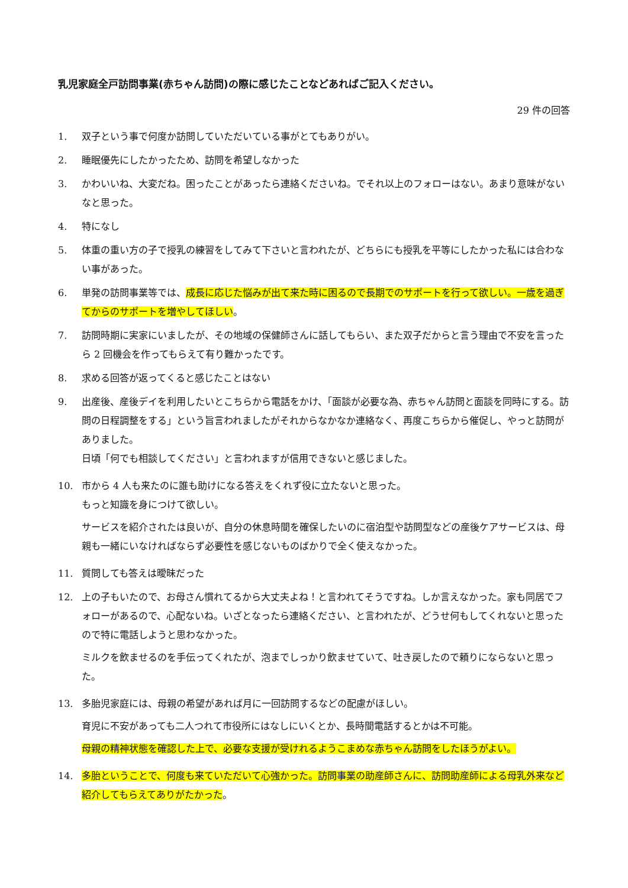乳児家庭全戸訪問事業(赤ちゃん訪問)の際に感じたことなどあればご記入ください。
29 件の回答
1. 双子という事で何度か訪問していただいている事がとてもありがい。
2. 睡眠優先にしたかったため、訪問を希望しなかった
3. かわいいね、大変だね。困ったことがあったら連絡くださいね。でそれ以上のフォローはない。あまり意味がないなと思った。
4. 特になし
5. 体重の重い方の子で授乳の練習をしてみて下さいと言われたが、どちらにも授乳を平等にしたかった私には合わない事があった。
6. 単発の訪問事業等では、成長に応じた悩みが出て来た時に困るので長期でのサポートを行って欲しい。一歳を過ぎてからのサポートを増やしてほしい。
7. 訪問時期に実家にいましたが、その地域の保健師さんに話してもらい、また双子だからと言う理由で不安を言ったら 2 回機会を作ってもらえて有り難かったです。
8. 求める回答が返ってくると感じたことはない
9. 出産後、産後デイを利用したいとこちらから電話をかけ、「面談が必要な為、赤ちゃん訪問と面談を同時にする。訪問の日程調整をする」という旨言われましたがそれからなかなか連絡なく、再度こちらから催促し、やっと訪問がありました。
日頃「何でも相談してください」と言われますが信用できないと感じました。
10. 市から 4 人も来たのに誰も助けになる答えをくれず役に立たないと思った。
もっと知識を身につけて欲しい。
サービスを紹介されたは良いが、自分の休息時間を確保したいのに宿泊型や訪問型などの産後ケアサービスは、母親も一緒にいなければならず必要性を感じないものばかりで全く使えなかった。
11. 質問しても答えは曖昧だった
12. 上の子もいたので、お母さん慣れてるから大丈夫よね！と言われてそうですね。しか言えなかった。家も同居でフォローがあるので、心配ないね。いざとなったら連絡ください、と言われたが、どうせ何もしてくれないと思ったので特に電話しようと思わなかった。
ミルクを飲ませるのを手伝ってくれたが、泡までしっかり飲ませていて、吐き戻したので頼りにならないと思った。
13. 多胎児家庭には、母親の希望があれば月に一回訪問するなどの配慮がほしい。
育児に不安があっても二人つれて市役所にはなしにいくとか、長時間電話するとかは不可能。
母親の精神状態を確認した上で、必要な支援が受けれるようこまめな赤ちゃん訪問をしたほうがよい。
14. 多胎ということで、何度も来ていただいて心強かった。訪問事業の助産師さんに、訪問助産師による母乳外来など紹介してもらえてありがたかった。